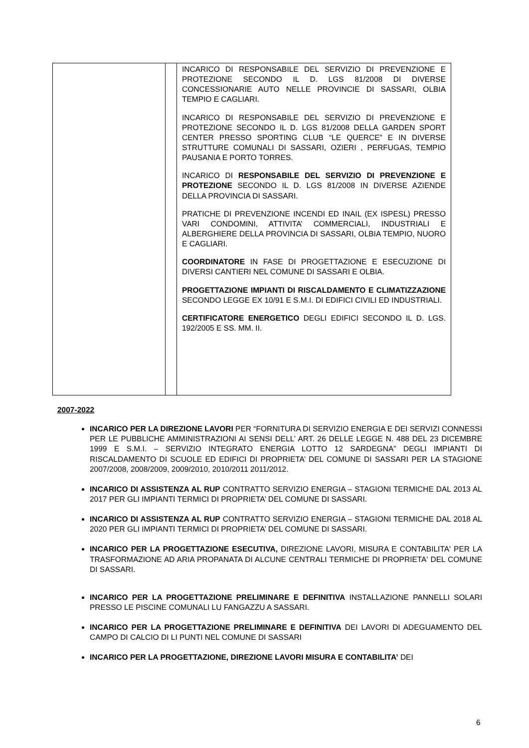| | | INCARICO DI RESPONSABILE DEL SERVIZIO DI PREVENZIONE E PROTEZIONE SECONDO IL D. LGS 81/2008 DI DIVERSE CONCESSIONARIE AUTO NELLE PROVINCIE DI SASSARI, OLBIA TEMPIO E CAGLIARI. INCARICO DI RESPONSABILE DEL SERVIZIO DI PREVENZIONE E PROTEZIONE SECONDO IL D. LGS 81/2008 DELLA GARDEN SPORT CENTER PRESSO SPORTING CLUB “LE QUERCE” E IN DIVERSE STRUTTURE COMUNALI DI SASSARI, OZIERI , PERFUGAS, TEMPIO PAUSANIA E PORTO TORRES. INCARICO DI RESPONSABILE DEL SERVIZIO DI PREVENZIONE E PROTEZIONE SECONDO IL D. LGS 81/2008 IN DIVERSE AZIENDE DELLA PROVINCIA DI SASSARI. PRATICHE DI PREVENZIONE INCENDI ED INAIL (EX ISPESL) PRESSO VARI CONDOMINI, ATTIVITA’ COMMERCIALI, INDUSTRIALI E ALBERGHIERE DELLA PROVINCIA DI SASSARI, OLBIA TEMPIO, NUORO E CAGLIARI. COORDINATORE IN FASE DI PROGETTAZIONE E ESECUZIONE DI DIVERSI CANTIERI NEL COMUNE DI SASSARI E OLBIA. PROGETTAZIONE IMPIANTI DI RISCALDAMENTO E CLIMATIZZAZIONE SECONDO LEGGE EX 10/91 E S.M.I. DI EDIFICI CIVILI ED INDUSTRIALI. CERTIFICATORE ENERGETICO DEGLI EDIFICI SECONDO IL D. LGS. 192/2005 E SS. MM. II. |
2007-2022
INCARICO PER LA DIREZIONE LAVORI PER “FORNITURA DI SERVIZIO ENERGIA E DEI SERVIZI CONNESSI PER LE PUBBLICHE AMMINISTRAZIONI AI SENSI DELL’ ART. 26 DELLE LEGGE N. 488 DEL 23 DICEMBRE 1999 E S.M.I. – SERVIZIO INTEGRATO ENERGIA LOTTO 12 SARDEGNA” DEGLI IMPIANTI DI RISCALDAMENTO DI SCUOLE ED EDIFICI DI PROPRIETA’ DEL COMUNE DI SASSARI PER LA STAGIONE 2007/2008, 2008/2009, 2009/2010, 2010/2011 2011/2012.
INCARICO DI ASSISTENZA AL RUP CONTRATTO SERVIZIO ENERGIA – STAGIONI TERMICHE DAL 2013 AL 2017 PER GLI IMPIANTI TERMICI DI PROPRIETA’ DEL COMUNE DI SASSARI.
INCARICO DI ASSISTENZA AL RUP CONTRATTO SERVIZIO ENERGIA – STAGIONI TERMICHE DAL 2018 AL 2020 PER GLI IMPIANTI TERMICI DI PROPRIETA’ DEL COMUNE DI SASSARI.
INCARICO PER LA PROGETTAZIONE ESECUTIVA, DIREZIONE LAVORI, MISURA E CONTABILITA' PER LA TRASFORMAZIONE AD ARIA PROPANATA DI ALCUNE CENTRALI TERMICHE DI PROPRIETA' DEL COMUNE DI SASSARI.
INCARICO PER LA PROGETTAZIONE PRELIMINARE E DEFINITIVA INSTALLAZIONE PANNELLI SOLARI PRESSO LE PISCINE COMUNALI LU FANGAZZU A SASSARI.
INCARICO PER LA PROGETTAZIONE PRELIMINARE E DEFINITIVA DEI LAVORI DI ADEGUAMENTO DEL CAMPO DI CALCIO DI LI PUNTI NEL COMUNE DI SASSARI
INCARICO PER LA PROGETTAZIONE, DIREZIONE LAVORI MISURA E CONTABILITA’ DEI
6